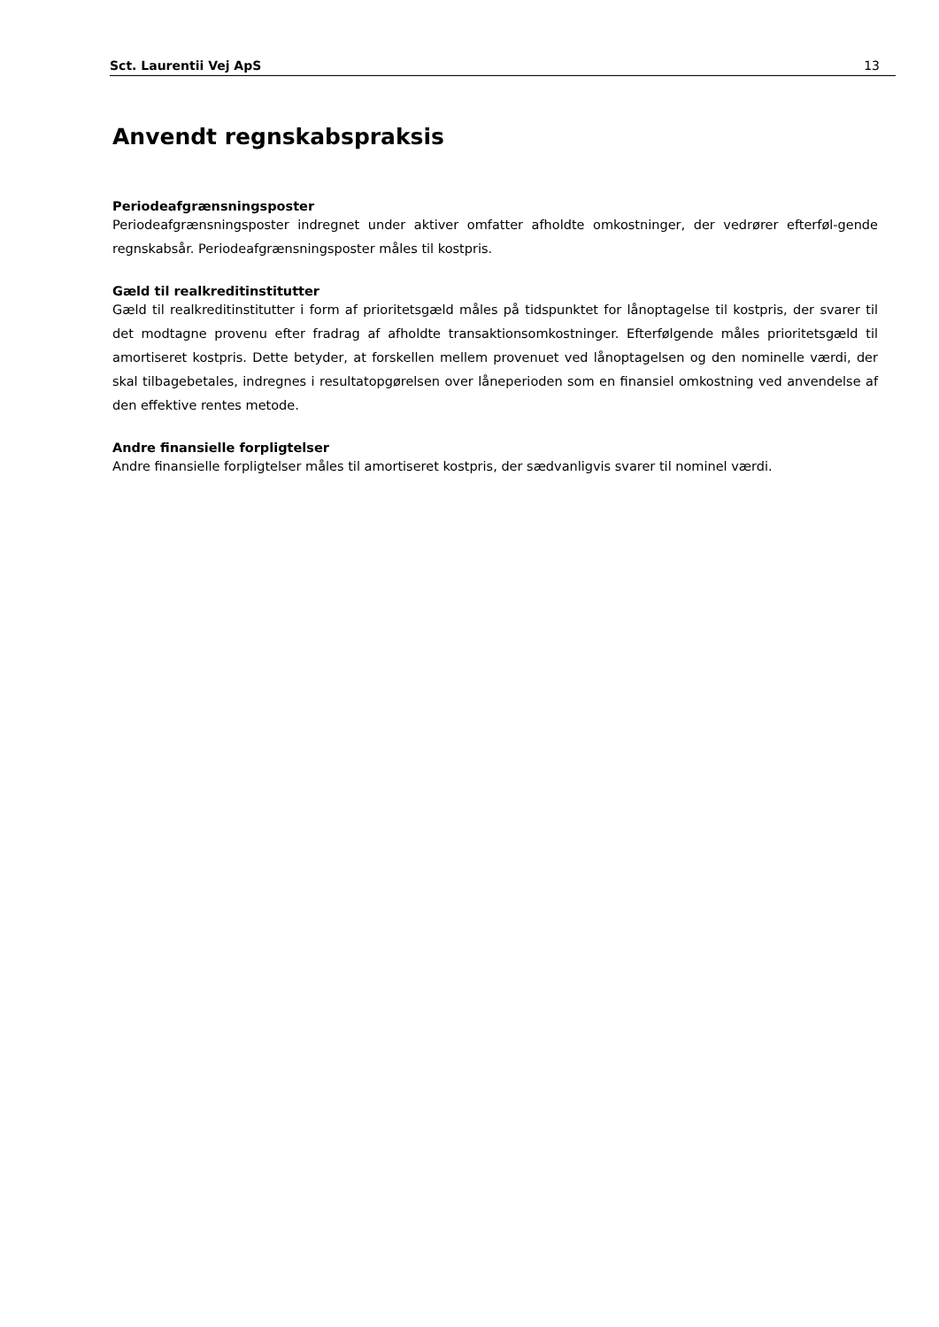Sct. Laurentii Vej ApS 13
Anvendt regnskabspraksis
Periodeafgrænsningsposter
Periodeafgrænsningsposter indregnet under aktiver omfatter afholdte omkostninger, der vedrører efterføl-gende regnskabsår. Periodeafgrænsningsposter måles til kostpris.
Gæld til realkreditinstitutter
Gæld til realkreditinstitutter i form af prioritetsgæld måles på tidspunktet for lånoptagelse til kostpris, der svarer til det modtagne provenu efter fradrag af afholdte transaktionsomkostninger. Efterfølgende måles prioritetsgæld til amortiseret kostpris. Dette betyder, at forskellen mellem provenuet ved lånoptagelsen og den nominelle værdi, der skal tilbagebetales, indregnes i resultatopgørelsen over låneperioden som en finansiel omkostning ved anvendelse af den effektive rentes metode.
Andre finansielle forpligtelser
Andre finansielle forpligtelser måles til amortiseret kostpris, der sædvanligvis svarer til nominel værdi.